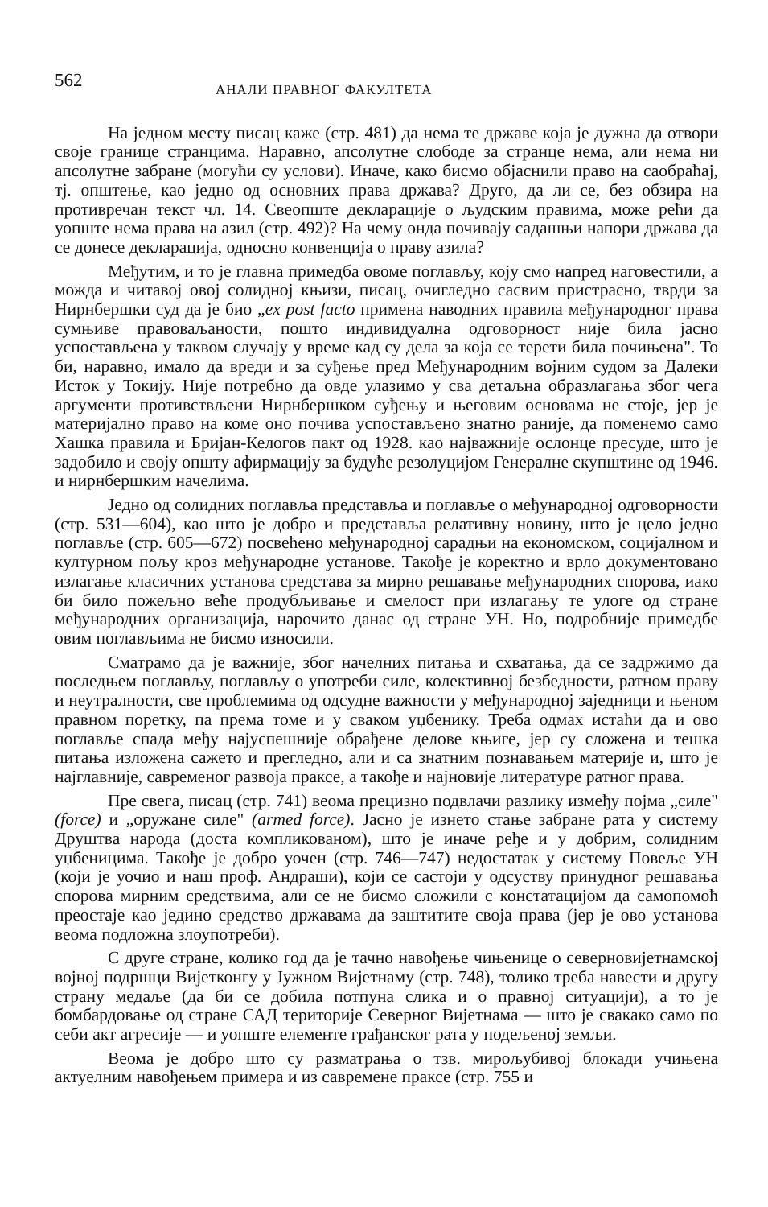562 АНАЛИ ПРАВНОГ ФАКУЛТЕТА
На једном месту писац каже (стр. 481) да нема те државе која је дужна да отвори своје границе странцима. Наравно, апсолутне слободе за странце нема, али нема ни апсолутне забране (могући су услови). Иначе, како бисмо објаснили право на саобраћај, тј. општење, као једно од основних права држава? Друго, да ли се, без обзира на противречан текст чл. 14. Свеопште декларације о људским правима, може рећи да уопште нема права на азил (стр. 492)? На чему онда почивају садашњи напори држава да се донесе декларација, односно конвенција о праву азила?
Међутим, и то је главна примедба овоме поглављу, коју смо напред наговестили, а можда и читавој овој солидној књизи, писац, очигледно сасвим пристрасно, тврди за Нирнбершки суд да је био „ex post facto примена наводних правила међународног права сумњиве правоваљаности, пошто индивидуална одговорност није била јасно успостављена у таквом случају у време кад су дела за која се терети била почињена". То би, наравно, имало да вреди и за суђење пред Међународним војним судом за Далеки Исток у Токију. Није потребно да овде улазимо у сва детаљна образлагања због чега аргументи противствљени Нирнбершком суђењу и његовим основама не стоје, јер је материјално право на коме оно почива успостављено знатно раније, да поменемо само Хашка правила и Бријан-Келогов пакт од 1928. као најважније ослонце пресуде, што је задобило и своју општу афирмацију за будуће резолуцијом Генералне скупштине од 1946. и нирнбершким начелима.
Једно од солидних поглавља представља и поглавље о међународној одговорности (стр. 531—604), као што је добро и представља релативну новину, што је цело једно поглавље (стр. 605—672) посвећено међународној сарадњи на економском, социјалном и културном пољу кроз међународне установе. Такође је коректно и врло документовано излагање класичних установа средстава за мирно решавање међународних спорова, иако би било пожељно веће продубљивање и смелост при излагању те улоге од стране међународних организација, нарочито данас од стране УН. Но, подробније примедбе овим поглављима не бисмо износили.
Сматрамо да је важније, због начелних питања и схватања, да се задржимо да последњем поглављу, поглављу о употреби силе, колективној безбедности, ратном праву и неутралности, све проблемима од одсудне важности у међународној заједници и њеном правном поретку, па према томе и у сваком уџбенику. Треба одмах истаћи да и ово поглавље спада међу најуспешније обрађене делове књиге, јер су сложена и тешка питања изложена сажето и прегледно, али и са знатним познавањем материје и, што је најглавније, савременог развоја праксе, а такође и најновије литературе ратног права.
Пре свега, писац (стр. 741) веома прецизно подвлачи разлику између појма „силе" (force) и „оружане силе" (armed force). Јасно је изнето стање забране рата у систему Друштва народа (доста компликованом), што је иначе ређе и у добрим, солидним уџбеницима. Такође је добро уочен (стр. 746—747) недостатак у систему Повеље УН (који је уочио и наш проф. Андраши), који се састоји у одсуству принудног решавања спорова мирним средствима, али се не бисмо сложили с констатацијом да самопомоћ преостаје као једино средство државама да заштитите своја права (јер је ово установа веома подложна злоупотреби).
С друге стране, колико год да је тачно навођење чињенице о северновијетнамској војној подршци Вијетконгу у Јужном Вијетнаму (стр. 748), толико треба навести и другу страну медаље (да би се добила потпуна слика и о правној ситуацији), а то је бомбардовање од стране САД територије Северног Вијетнама — што је свакако само по себи акт агресије — и уопште елементе грађанског рата у подељеној земљи.
Веома је добро што су разматрања о тзв. мирољубивој блокади учињена актуелним навођењем примера и из савремене праксе (стр. 755 и